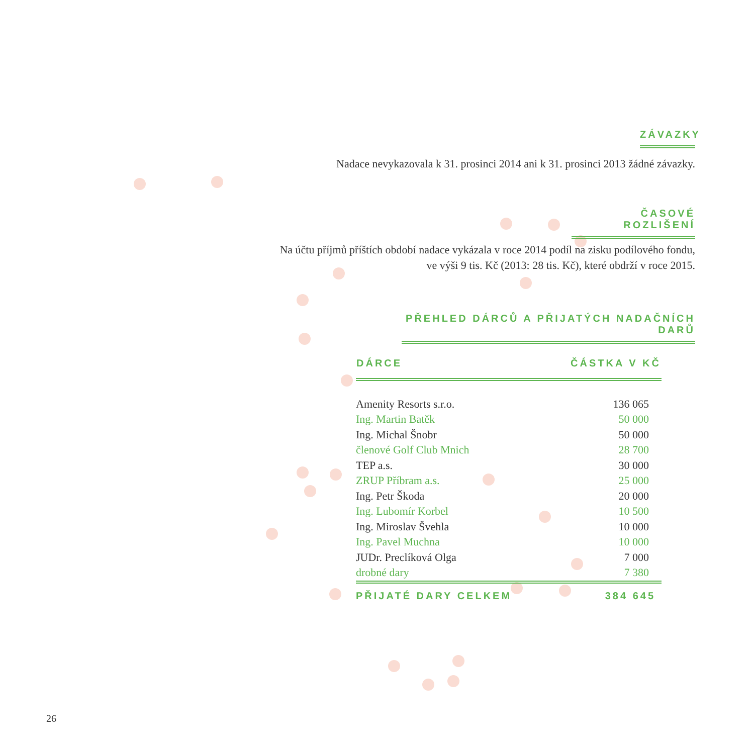ZÁVAZKY
Nadace nevykazovala k 31. prosinci 2014 ani k 31. prosinci 2013 žádné závazky.
ČASOVÉ ROZLIŠENÍ
Na účtu příjmů příštích období nadace vykázala v roce 2014 podíl na zisku podílového fondu,
ve výši 9 tis. Kč (2013: 28 tis. Kč), které obdrží v roce 2015.
PŘEHLED DÁRCŮ A PŘIJATÝCH NADAČNÍCH DARŮ
| DÁRCE | ČÁSTKA V KČ |
| --- | --- |
| Amenity Resorts s.r.o. | 136 065 |
| Ing. Martin Batěk | 50 000 |
| Ing. Michal Šnobr | 50 000 |
| členové Golf Club Mnich | 28 700 |
| TEP a.s. | 30 000 |
| ZRUP Příbram a.s. | 25 000 |
| Ing. Petr Škoda | 20 000 |
| Ing. Lubomír Korbel | 10 500 |
| Ing. Miroslav Švehla | 10 000 |
| Ing. Pavel Muchna | 10 000 |
| JUDr. Preclíková Olga | 7 000 |
| drobné dary | 7 380 |
| PŘIJATÉ DARY CELKEM | 384 645 |
26